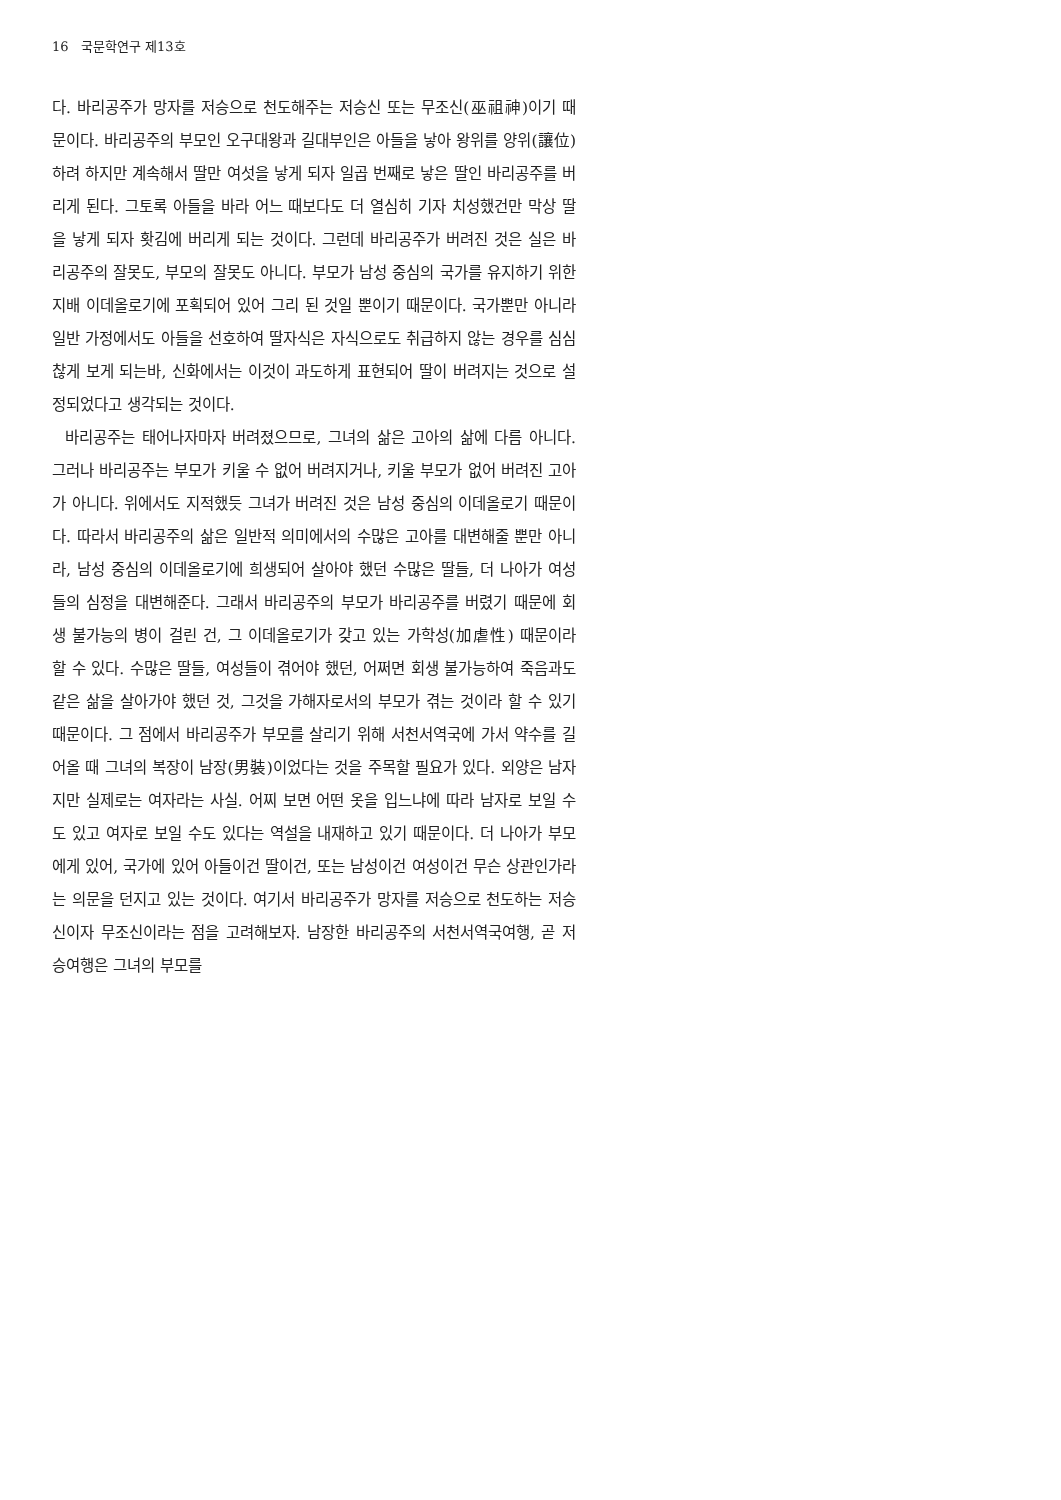16 국문학연구 제13호
다. 바리공주가 망자를 저승으로 천도해주는 저승신 또는 무조신(巫祖神)이기 때문이다. 바리공주의 부모인 오구대왕과 길대부인은 아들을 낳아 왕위를 양위(讓位)하려 하지만 계속해서 딸만 여섯을 낳게 되자 일곱 번째로 낳은 딸인 바리공주를 버리게 된다. 그토록 아들을 바라 어느 때보다도 더 열심히 기자 치성했건만 막상 딸을 낳게 되자 홧김에 버리게 되는 것이다. 그런데 바리공주가 버려진 것은 실은 바리공주의 잘못도, 부모의 잘못도 아니다. 부모가 남성 중심의 국가를 유지하기 위한 지배 이데올로기에 포획되어 있어 그리 된 것일 뿐이기 때문이다. 국가뿐만 아니라 일반 가정에서도 아들을 선호하여 딸자식은 자식으로도 취급하지 않는 경우를 심심찮게 보게 되는바, 신화에서는 이것이 과도하게 표현되어 딸이 버려지는 것으로 설정되었다고 생각되는 것이다.
바리공주는 태어나자마자 버려졌으므로, 그녀의 삶은 고아의 삶에 다름 아니다. 그러나 바리공주는 부모가 키울 수 없어 버려지거나, 키울 부모가 없어 버려진 고아가 아니다. 위에서도 지적했듯 그녀가 버려진 것은 남성 중심의 이데올로기 때문이다. 따라서 바리공주의 삶은 일반적 의미에서의 수많은 고아를 대변해줄 뿐만 아니라, 남성 중심의 이데올로기에 희생되어 살아야 했던 수많은 딸들, 더 나아가 여성들의 심정을 대변해준다. 그래서 바리공주의 부모가 바리공주를 버렸기 때문에 회생 불가능의 병이 걸린 건, 그 이데올로기가 갖고 있는 가학성(加虐性) 때문이라 할 수 있다. 수많은 딸들, 여성들이 겪어야 했던, 어쩌면 회생 불가능하여 죽음과도 같은 삶을 살아가야 했던 것, 그것을 가해자로서의 부모가 겪는 것이라 할 수 있기 때문이다. 그 점에서 바리공주가 부모를 살리기 위해 서천서역국에 가서 약수를 길어올 때 그녀의 복장이 남장(男裝)이었다는 것을 주목할 필요가 있다. 외양은 남자지만 실제로는 여자라는 사실. 어찌 보면 어떤 옷을 입느냐에 따라 남자로 보일 수도 있고 여자로 보일 수도 있다는 역설을 내재하고 있기 때문이다. 더 나아가 부모에게 있어, 국가에 있어 아들이건 딸이건, 또는 남성이건 여성이건 무슨 상관인가라는 의문을 던지고 있는 것이다. 여기서 바리공주가 망자를 저승으로 천도하는 저승신이자 무조신이라는 점을 고려해보자. 남장한 바리공주의 서천서역국여행, 곧 저승여행은 그녀의 부모를